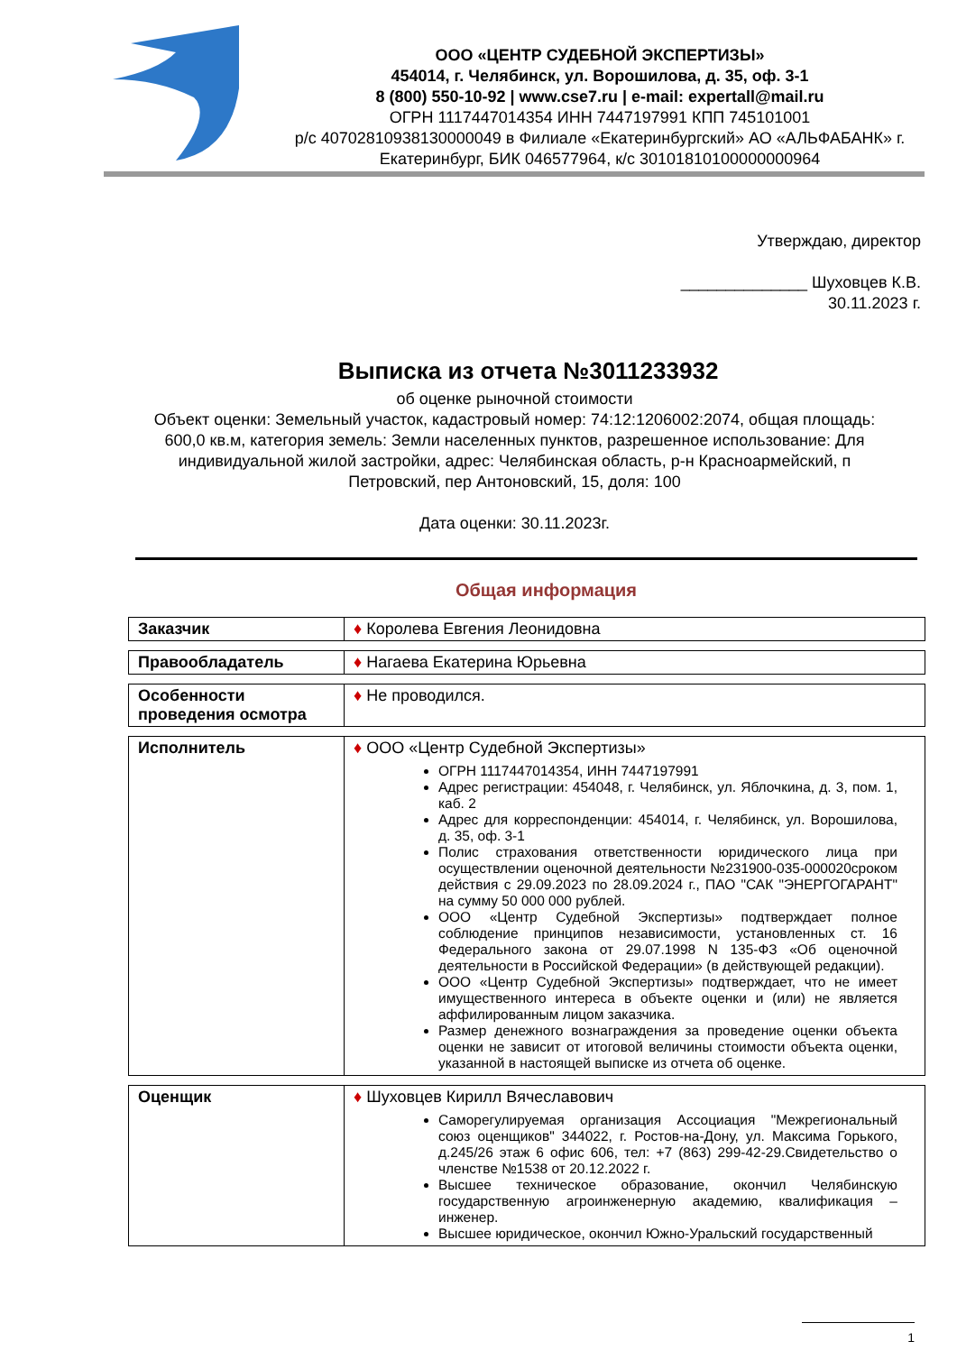ООО «ЦЕНТР СУДЕБНОЙ ЭКСПЕРТИЗЫ»
454014, г. Челябинск, ул. Ворошилова, д. 35, оф. 3-1
8 (800) 550-10-92 | www.cse7.ru | e-mail: expertall@mail.ru
ОГРН 1117447014354 ИНН 7447197991 КПП 745101001
р/с 40702810938130000049 в Филиале «Екатеринбургский» АО «АЛЬФАБАНК» г. Екатеринбург, БИК 046577964, к/с 30101810100000000964
Утверждаю, директор
______________ Шуховцев К.В.
30.11.2023 г.
Выписка из отчета №3011233932
об оценке рыночной стоимости
Объект оценки: Земельный участок, кадастровый номер: 74:12:1206002:2074, общая площадь: 600,0 кв.м, категория земель: Земли населенных пунктов, разрешенное использование: Для индивидуальной жилой застройки, адрес: Челябинская область, р-н Красноармейский, п Петровский, пер Антоновский, 15, доля: 100
Дата оценки: 30.11.2023г.
Общая информация
| Заказчик | ♦ Королева Евгения Леонидовна |
| Правообладатель | ♦ Нагаева Екатерина Юрьевна |
| Особенности проведения осмотра | ♦ Не проводился. |
| Исполнитель | ♦ ООО «Центр Судебной Экспертизы» ОГРН 1117447014354, ИНН 7447197991 Адрес регистрации: 454048, г. Челябинск, ул. Яблочкина, д. 3, пом. 1, каб. 2 Адрес для корреспонденции: 454014, г. Челябинск, ул. Ворошилова, д. 35, оф. 3-1 Полис страхования ответственности юридического лица при осуществлении оценочной деятельности №231900-035-000020сроком действия с 29.09.2023 по 28.09.2024 г., ПАО "САК "ЭНЕРГОГАРАНТ" на сумму 50 000 000 рублей. ООО «Центр Судебной Экспертизы» подтверждает полное соблюдение принципов независимости, установленных ст. 16 Федерального закона от 29.07.1998 N 135-ФЗ «Об оценочной деятельности в Российской Федерации» (в действующей редакции). ООО «Центр Судебной Экспертизы» подтверждает, что не имеет имущественного интереса в объекте оценки и (или) не является аффилированным лицом заказчика. Размер денежного вознаграждения за проведение оценки объекта оценки не зависит от итоговой величины стоимости объекта оценки, указанной в настоящей выписке из отчета об оценке. |
| Оценщик | ♦ Шуховцев Кирилл Вячеславович Саморегулируемая организация Ассоциация "Межрегиональный союз оценщиков" 344022, г. Ростов-на-Дону, ул. Максима Горького, д.245/26 этаж 6 офис 606, тел: +7 (863) 299-42-29.Свидетельство о членстве №1538 от 20.12.2022 г. Высшее техническое образование, окончил Челябинскую государственную агроинженерную академию, квалификация – инженер. Высшее юридическое, окончил Южно-Уральский государственный |
1